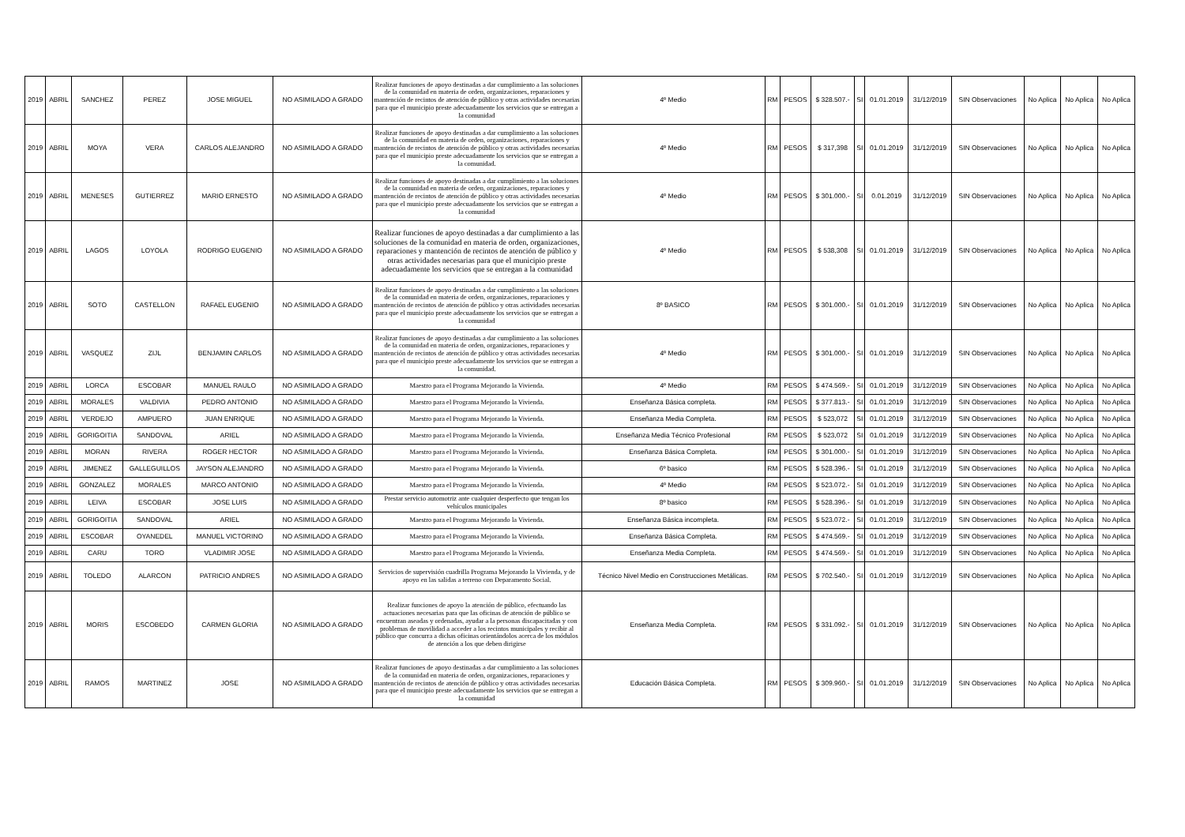| 2019 | ABRIL | SANCHEZ | PEREZ | JOSE MIGUEL | NO ASIMILADO A GRADO | Realizar funciones de apoyo destinadas a dar cumplimiento a las soluciones de la comunidad en materia de orden, organizaciones, reparaciones y mantención de recintos de atención de público y otras actividades necesarias para que el municipio preste adecuadamente los servicios que se entregan a la comunidad | 4º Medio | RM | PESOS | $ 328.507.- | SI | 01.01.2019 | 31/12/2019 | SIN Observaciones | No Aplica | No Aplica | No Aplica |
| 2019 | ABRIL | MOYA | VERA | CARLOS ALEJANDRO | NO ASIMILADO A GRADO | Realizar funciones de apoyo destinadas a dar cumplimiento a las soluciones de la comunidad en materia de orden, organizaciones, reparaciones y mantención de recintos de atención de público y otras actividades necesarias para que el municipio preste adecuadamente los servicios que se entregan a la comunidad. | 4º Medio | RM | PESOS | $ 317,398 | SI | 01.01.2019 | 31/12/2019 | SIN Observaciones | No Aplica | No Aplica | No Aplica |
| 2019 | ABRIL | MENESES | GUTIERREZ | MARIO ERNESTO | NO ASIMILADO A GRADO | Realizar funciones de apoyo destinadas a dar cumplimiento a las soluciones de la comunidad en materia de orden, organizaciones, reparaciones y mantención de recintos de atención de público y otras actividades necesarias para que el municipio preste adecuadamente los servicios que se entregan a la comunidad | 4º Medio | RM | PESOS | $ 301.000.- | SI | 0.01.2019 | 31/12/2019 | SIN Observaciones | No Aplica | No Aplica | No Aplica |
| 2019 | ABRIL | LAGOS | LOYOLA | RODRIGO EUGENIO | NO ASIMILADO A GRADO | Realizar funciones de apoyo destinadas a dar cumplimiento a las soluciones de la comunidad en materia de orden, organizaciones, reparaciones y mantención de recintos de atención de público y otras actividades necesarias para que el municipio preste adecuadamente los servicios que se entregan a la comunidad | 4º Medio | RM | PESOS | $ 538,308 | SI | 01.01.2019 | 31/12/2019 | SIN Observaciones | No Aplica | No Aplica | No Aplica |
| 2019 | ABRIL | SOTO | CASTELLON | RAFAEL EUGENIO | NO ASIMILADO A GRADO | Realizar funciones de apoyo destinadas a dar cumplimiento a las soluciones de la comunidad en materia de orden, organizaciones, reparaciones y mantención de recintos de atención de público y otras actividades necesarias para que el municipio preste adecuadamente los servicios que se entregan a la comunidad | 8º BASICO | RM | PESOS | $ 301.000.- | SI | 01.01.2019 | 31/12/2019 | SIN Observaciones | No Aplica | No Aplica | No Aplica |
| 2019 | ABRIL | VASQUEZ | ZIJL | BENJAMIN CARLOS | NO ASIMILADO A GRADO | Realizar funciones de apoyo destinadas a dar cumplimiento a las soluciones de la comunidad en materia de orden, organizaciones, reparaciones y mantención de recintos de atención de público y otras actividades necesarias para que el municipio preste adecuadamente los servicios que se entregan a la comunidad. | 4º Medio | RM | PESOS | $ 301.000.- | SI | 01.01.2019 | 31/12/2019 | SIN Observaciones | No Aplica | No Aplica | No Aplica |
| 2019 | ABRIL | LORCA | ESCOBAR | MANUEL RAULO | NO ASIMILADO A GRADO | Maestro para el Programa Mejorando la Vivienda. | 4º Medio | RM | PESOS | $ 474.569.- | SI | 01.01.2019 | 31/12/2019 | SIN Observaciones | No Aplica | No Aplica | No Aplica |
| 2019 | ABRIL | MORALES | VALDIVIA | PEDRO ANTONIO | NO ASIMILADO A GRADO | Maestro para el Programa Mejorando la Vivienda. | Enseñanza Básica completa. | RM | PESOS | $ 377.813.- | SI | 01.01.2019 | 31/12/2019 | SIN Observaciones | No Aplica | No Aplica | No Aplica |
| 2019 | ABRIL | VERDEJO | AMPUERO | JUAN ENRIQUE | NO ASIMILADO A GRADO | Maestro para el Programa Mejorando la Vivienda. | Enseñanza Media Completa. | RM | PESOS | $ 523,072 | SI | 01.01.2019 | 31/12/2019 | SIN Observaciones | No Aplica | No Aplica | No Aplica |
| 2019 | ABRIL | GORIGOITIA | SANDOVAL | ARIEL | NO ASIMILADO A GRADO | Maestro para el Programa Mejorando la Vivienda. | Enseñanza Media Técnico Profesional | RM | PESOS | $ 523,072 | SI | 01.01.2019 | 31/12/2019 | SIN Observaciones | No Aplica | No Aplica | No Aplica |
| 2019 | ABRIL | MORAN | RIVERA | ROGER HECTOR | NO ASIMILADO A GRADO | Maestro para el Programa Mejorando la Vivienda. | Enseñanza Básica Completa. | RM | PESOS | $ 301.000.- | SI | 01.01.2019 | 31/12/2019 | SIN Observaciones | No Aplica | No Aplica | No Aplica |
| 2019 | ABRIL | JIMENEZ | GALLEGUILLOS | JAYSON ALEJANDRO | NO ASIMILADO A GRADO | Maestro para el Programa Mejorando la Vivienda. | 6º basico | RM | PESOS | $ 528.396.- | SI | 01.01.2019 | 31/12/2019 | SIN Observaciones | No Aplica | No Aplica | No Aplica |
| 2019 | ABRIL | GONZALEZ | MORALES | MARCO ANTONIO | NO ASIMILADO A GRADO | Maestro para el Programa Mejorando la Vivienda. | 4º Medio | RM | PESOS | $ 523.072.- | SI | 01.01.2019 | 31/12/2019 | SIN Observaciones | No Aplica | No Aplica | No Aplica |
| 2019 | ABRIL | LEIVA | ESCOBAR | JOSE LUIS | NO ASIMILADO A GRADO | Prestar servicio automotriz ante cualquier desperfecto que tengan los vehículos municipales | 8º basico | RM | PESOS | $ 528.396.- | SI | 01.01.2019 | 31/12/2019 | SIN Observaciones | No Aplica | No Aplica | No Aplica |
| 2019 | ABRIL | GORIGOITIA | SANDOVAL | ARIEL | NO ASIMILADO A GRADO | Maestro para el Programa Mejorando la Vivienda. | Enseñanza Básica incompleta. | RM | PESOS | $ 523.072.- | SI | 01.01.2019 | 31/12/2019 | SIN Observaciones | No Aplica | No Aplica | No Aplica |
| 2019 | ABRIL | ESCOBAR | OYANEDEL | MANUEL VICTORINO | NO ASIMILADO A GRADO | Maestro para el Programa Mejorando la Vivienda. | Enseñanza Básica Completa. | RM | PESOS | $ 474.569.- | SI | 01.01.2019 | 31/12/2019 | SIN Observaciones | No Aplica | No Aplica | No Aplica |
| 2019 | ABRIL | CARU | TORO | VLADIMIR JOSE | NO ASIMILADO A GRADO | Maestro para el Programa Mejorando la Vivienda. | Enseñanza Media Completa. | RM | PESOS | $ 474.569.- | SI | 01.01.2019 | 31/12/2019 | SIN Observaciones | No Aplica | No Aplica | No Aplica |
| 2019 | ABRIL | TOLEDO | ALARCON | PATRICIO ANDRES | NO ASIMILADO A GRADO | Servicios de supervisión cuadrilla Programa Mejorando la Vivienda, y de apoyo en las salidas a terreno con Deparamento Social. | Técnico Nivel Medio en Construcciones Metálicas. | RM | PESOS | $ 702.540.- | SI | 01.01.2019 | 31/12/2019 | SIN Observaciones | No Aplica | No Aplica | No Aplica |
| 2019 | ABRIL | MORIS | ESCOBEDO | CARMEN GLORIA | NO ASIMILADO A GRADO | Realizar funciones de apoyo la atención de público, efectuando las actuaciones necesarias para que las oficinas de atención de público se encuentran aseadas y ordenadas, ayudar a la personas discapacitadas y con problemas de movilidad a acceder a los recintos municipales y recibir al público que concurra a dichas oficinas orientándolos acerca de los módulos de atención a los que deben dirigirse | Enseñanza Media Completa. | RM | PESOS | $ 331.092.- | SI | 01.01.2019 | 31/12/2019 | SIN Observaciones | No Aplica | No Aplica | No Aplica |
| 2019 | ABRIL | RAMOS | MARTINEZ | JOSE | NO ASIMILADO A GRADO | Realizar funciones de apoyo destinadas a dar cumplimiento a las soluciones de la comunidad en materia de orden, organizaciones, reparaciones y mantención de recintos de atención de público y otras actividades necesarias para que el municipio preste adecuadamente los servicios que se entregan a la comunidad | Educación Básica Completa. | RM | PESOS | $ 309.960.- | SI | 01.01.2019 | 31/12/2019 | SIN Observaciones | No Aplica | No Aplica | No Aplica |